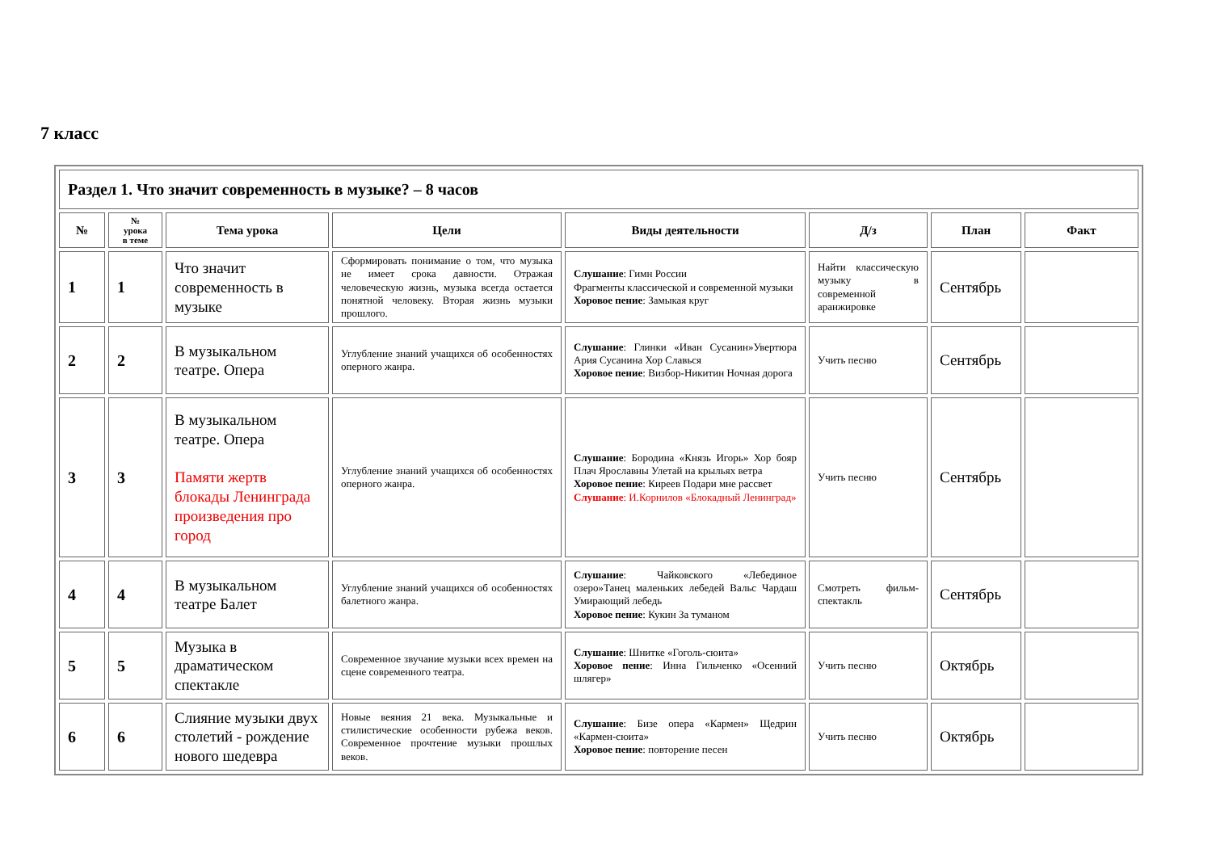7 класс
| Раздел 1. Что значит современность в музыке? – 8 часов | | | | | | | |
| --- | --- | --- | --- | --- | --- | --- | --- |
| № | № урока в теме | Тема урока | Цели | Виды деятельности | Д/з | План | Факт |
| 1 | 1 | Что значит современность в музыке | Сформировать понимание о том, что музыка не имеет срока давности. Отражая человеческую жизнь, музыка всегда остается понятной человеку. Вторая жизнь музыки прошлого. | Слушание : Гимн России Фрагменты классической и современной музыки Хоровое пение : Замыкая круг | Найти классическую музыку в современной аранжировке | Сентябрь | |
| 2 | 2 | В музыкальном театре. Опера | Углубление знаний учащихся об особенностях оперного жанра. | Слушание : Глинки «Иван Сусанин»Увертюра Ария Сусанина Хор Славься Хоровое пение : Визбор-Никитин Ночная дорога | Учить песню | Сентябрь | |
| 3 | 3 | В музыкальном театре. Опера Памяти жертв блокады Ленинграда произведения про город | Углубление знаний учащихся об особенностях оперного жанра. | Слушание : Бородина «Князь Игорь» Хор бояр Плач Ярославны Улетай на крыльях ветра Хоровое пение : Киреев Подари мне рассвет Слушание : И.Корнилов «Блокадный Ленинград» | Учить песню | Сентябрь | |
| 4 | 4 | В музыкальном театре Балет | Углубление знаний учащихся об особенностях балетного жанра. | Слушание : Чайковского «Лебединое озеро»Танец маленьких лебедей Вальс Чардаш Умирающий лебедь Хоровое пение : Кукин За туманом | Смотреть фильм-спектакль | Сентябрь | |
| 5 | 5 | Музыка в драматическом спектакле | Современное звучание музыки всех времен на сцене современного театра. | Слушание : Шнитке «Гоголь-сюита» Хоровое пение : Инна Гильченко «Осенний шлягер» | Учить песню | Октябрь | |
| 6 | 6 | Слияние музыки двух столетий - рождение нового шедевра | Новые веяния 21 века. Музыкальные и стилистические особенности рубежа веков. Современное прочтение музыки прошлых веков. | Слушание : Бизе опера «Кармен» Щедрин «Кармен-сюита» Хоровое пение : повторение песен | Учить песню | Октябрь | |